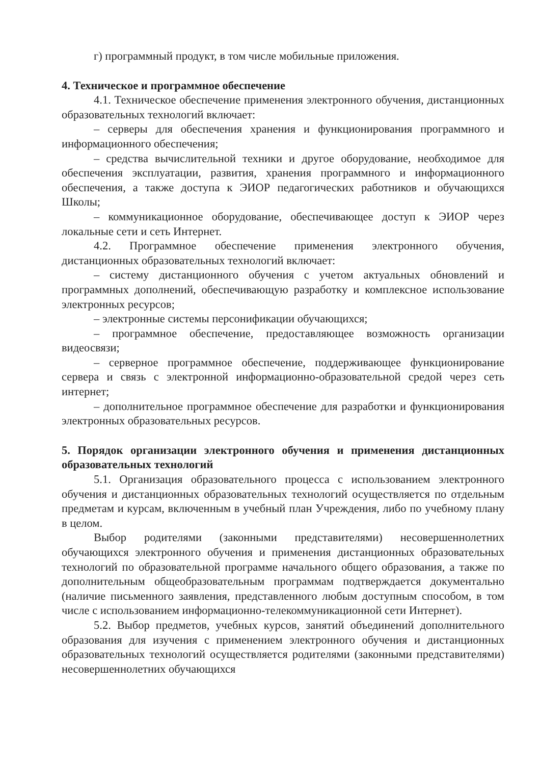г) программный продукт, в том числе мобильные приложения.
4. Техническое и программное обеспечение
4.1. Техническое обеспечение применения электронного обучения, дистанционных образовательных технологий включает:
– серверы для обеспечения хранения и функционирования программного и информационного обеспечения;
– средства вычислительной техники и другое оборудование, необходимое для обеспечения эксплуатации, развития, хранения программного и информационного обеспечения, а также доступа к ЭИОР педагогических работников и обучающихся Школы;
– коммуникационное оборудование, обеспечивающее доступ к ЭИОР через локальные сети и сеть Интернет.
4.2. Программное обеспечение применения электронного обучения, дистанционных образовательных технологий включает:
– систему дистанционного обучения с учетом актуальных обновлений и программных дополнений, обеспечивающую разработку и комплексное использование электронных ресурсов;
– электронные системы персонификации обучающихся;
– программное обеспечение, предоставляющее возможность организации видеосвязи;
– серверное программное обеспечение, поддерживающее функционирование сервера и связь с электронной информационно-образовательной средой через сеть интернет;
– дополнительное программное обеспечение для разработки и функционирования электронных образовательных ресурсов.
5. Порядок организации электронного обучения и применения дистанционных образовательных технологий
5.1. Организация образовательного процесса с использованием электронного обучения и дистанционных образовательных технологий осуществляется по отдельным предметам и курсам, включенным в учебный план Учреждения, либо по учебному плану в целом.
Выбор родителями (законными представителями) несовершеннолетних обучающихся электронного обучения и применения дистанционных образовательных технологий по образовательной программе начального общего образования, а также по дополнительным общеобразовательным программам подтверждается документально (наличие письменного заявления, представленного любым доступным способом, в том числе с использованием информационно-телекоммуникационной сети Интернет).
5.2. Выбор предметов, учебных курсов, занятий объединений дополнительного образования для изучения с применением электронного обучения и дистанционных образовательных технологий осуществляется родителями (законными представителями) несовершеннолетних обучающихся